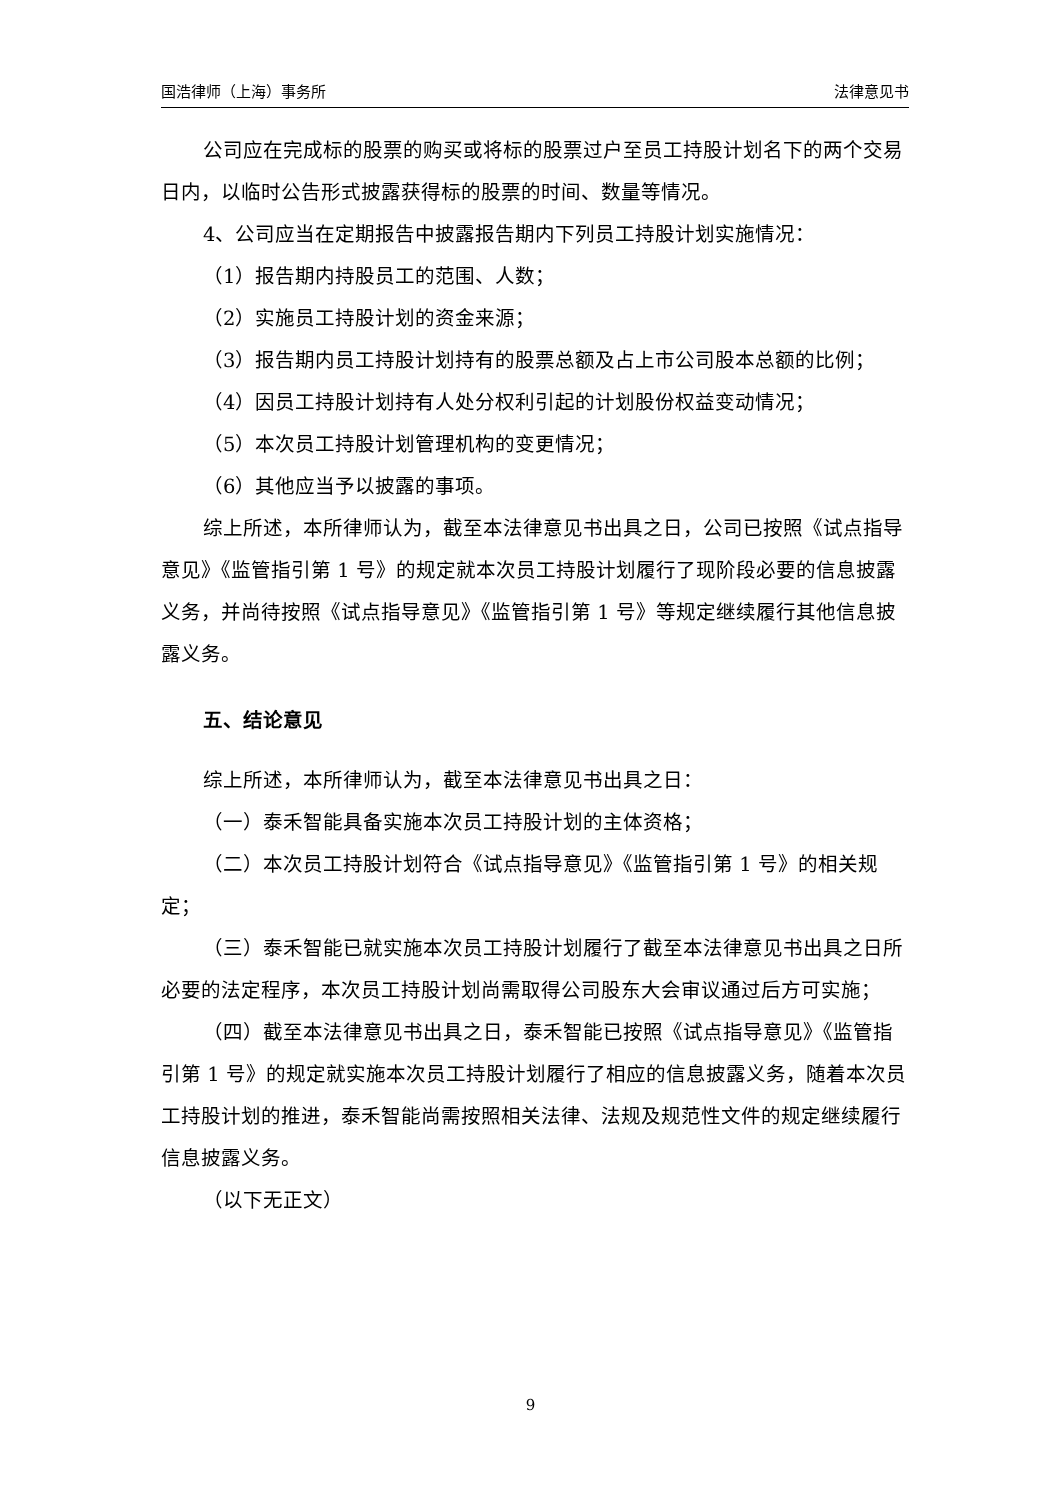国浩律师（上海）事务所 法律意见书
公司应在完成标的股票的购买或将标的股票过户至员工持股计划名下的两个交易日内，以临时公告形式披露获得标的股票的时间、数量等情况。
4、公司应当在定期报告中披露报告期内下列员工持股计划实施情况：
（1）报告期内持股员工的范围、人数；
（2）实施员工持股计划的资金来源；
（3）报告期内员工持股计划持有的股票总额及占上市公司股本总额的比例；
（4）因员工持股计划持有人处分权利引起的计划股份权益变动情况；
（5）本次员工持股计划管理机构的变更情况；
（6）其他应当予以披露的事项。
综上所述，本所律师认为，截至本法律意见书出具之日，公司已按照《试点指导意见》《监管指引第 1 号》的规定就本次员工持股计划履行了现阶段必要的信息披露义务，并尚待按照《试点指导意见》《监管指引第 1 号》等规定继续履行其他信息披露义务。
五、结论意见
综上所述，本所律师认为，截至本法律意见书出具之日：
（一）泰禾智能具备实施本次员工持股计划的主体资格；
（二）本次员工持股计划符合《试点指导意见》《监管指引第 1 号》的相关规定；
（三）泰禾智能已就实施本次员工持股计划履行了截至本法律意见书出具之日所必要的法定程序，本次员工持股计划尚需取得公司股东大会审议通过后方可实施；
（四）截至本法律意见书出具之日，泰禾智能已按照《试点指导意见》《监管指引第 1 号》的规定就实施本次员工持股计划履行了相应的信息披露义务，随着本次员工持股计划的推进，泰禾智能尚需按照相关法律、法规及规范性文件的规定继续履行信息披露义务。
（以下无正文）
9